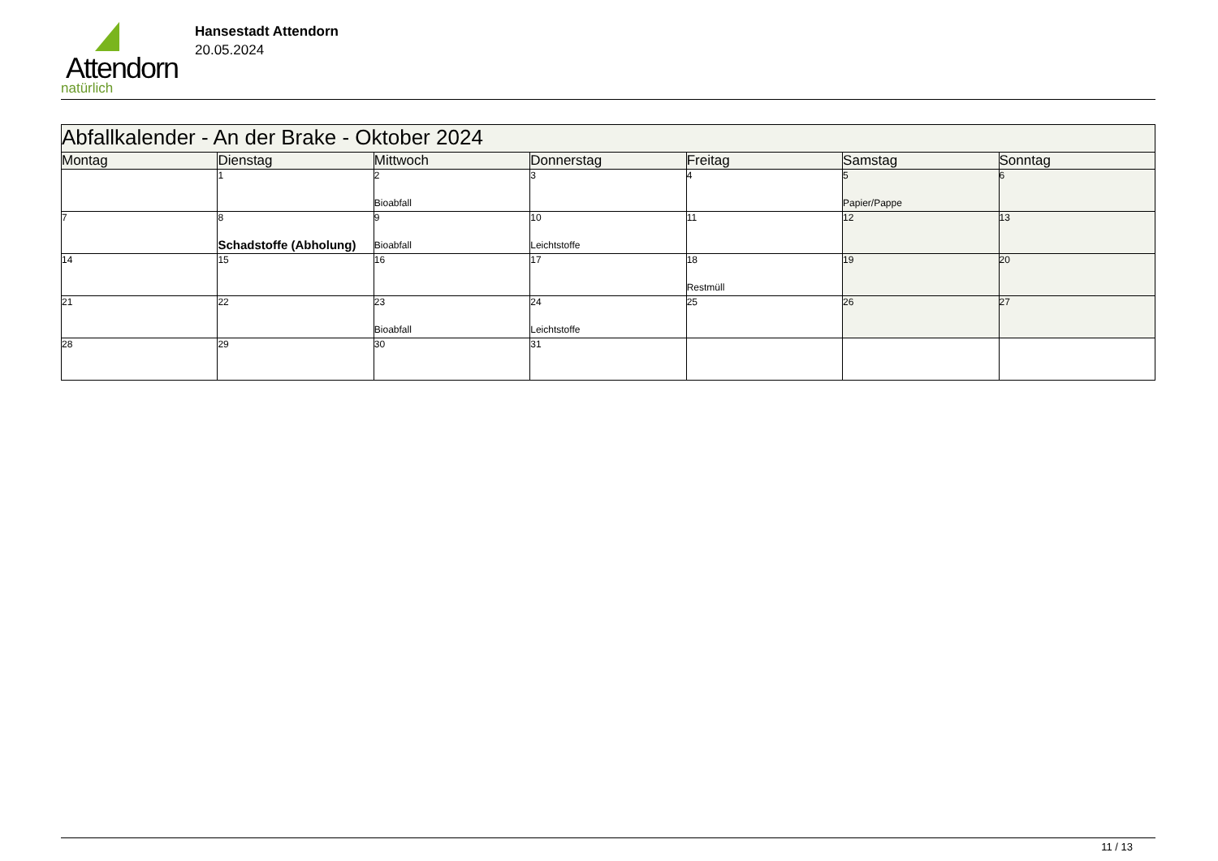Attendorn
natürlich
Hansestadt Attendorn
20.05.2024
| Abfallkalender - An der Brake - Oktober 2024 | | | | | | |
| Montag | Dienstag | Mittwoch | Donnerstag | Freitag | Samstag | Sonntag |
| | 1 | 2 Bioabfall | 3 | 4 | 5 Papier/Pappe | 6 |
| 7 | 8 Schadstoffe (Abholung) | 9 Bioabfall | 10 Leichtstoffe | 11 | 12 | 13 |
| 14 | 15 | 16 | 17 | 18 Restmüll | 19 | 20 |
| 21 | 22 | 23 Bioabfall | 24 Leichtstoffe | 25 | 26 | 27 |
| 28 | 29 | 30 | 31 | | | |
11 / 13